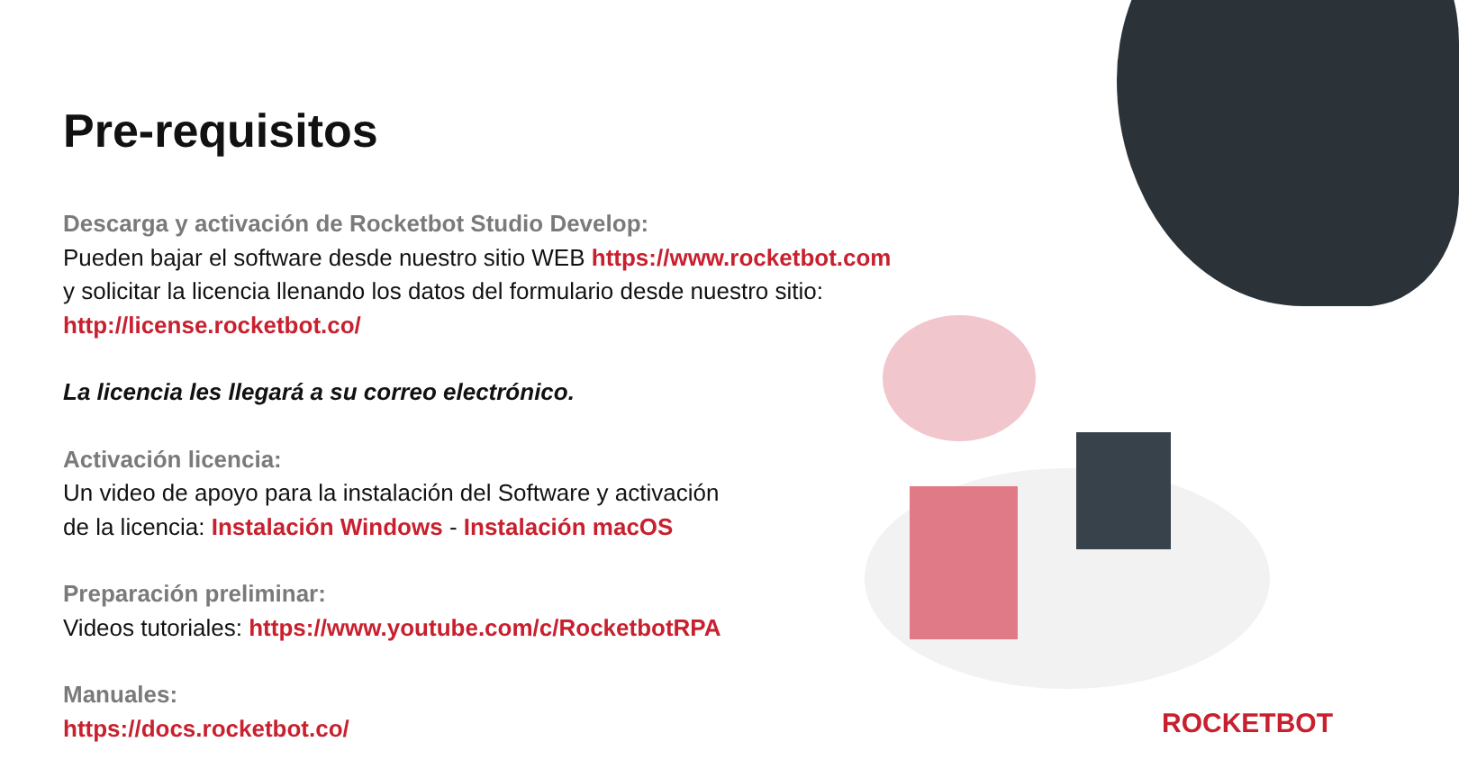Pre-requisitos
Descarga y activación de Rocketbot Studio Develop:
Pueden bajar el software desde nuestro sitio WEB https://www.rocketbot.com
y solicitar la licencia llenando los datos del formulario desde nuestro sitio:
http://license.rocketbot.co/
La licencia les llegará a su correo electrónico.
Activación licencia:
Un video de apoyo para la instalación del Software y activación
de la licencia: Instalación Windows - Instalación macOS
Preparación preliminar:
Videos tutoriales: https://www.youtube.com/c/RocketbotRPA
Manuales:
https://docs.rocketbot.co/
ROCKETBOT